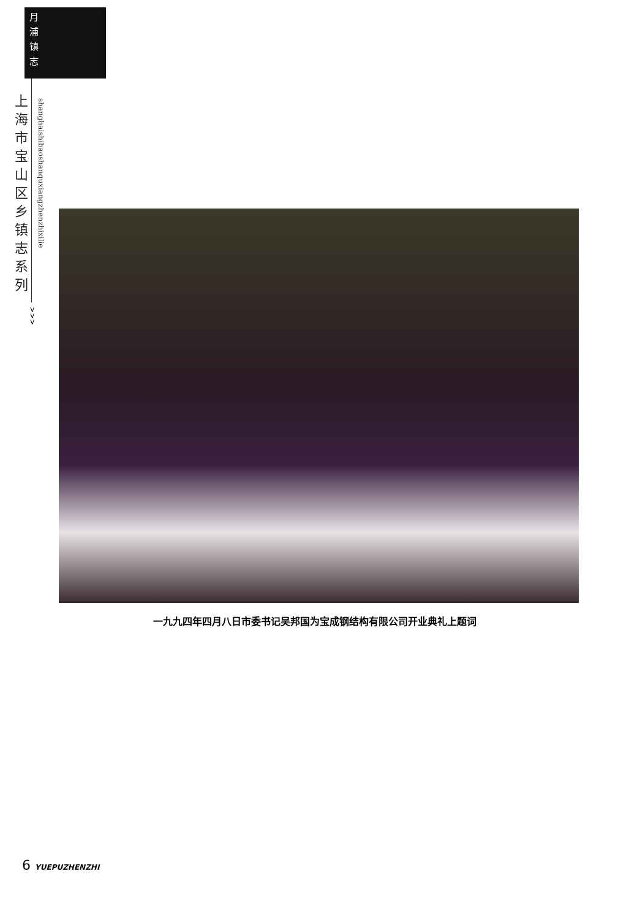月浦镇志
上海市宝山区乡镇志系列
shanghaishibaoshanquxiangzhenzhixilie
>>>
一九九四年四月八日市委书记吴邦国为宝成钢结构有限公司开业典礼上题词
6 YUEPUZHENZHI